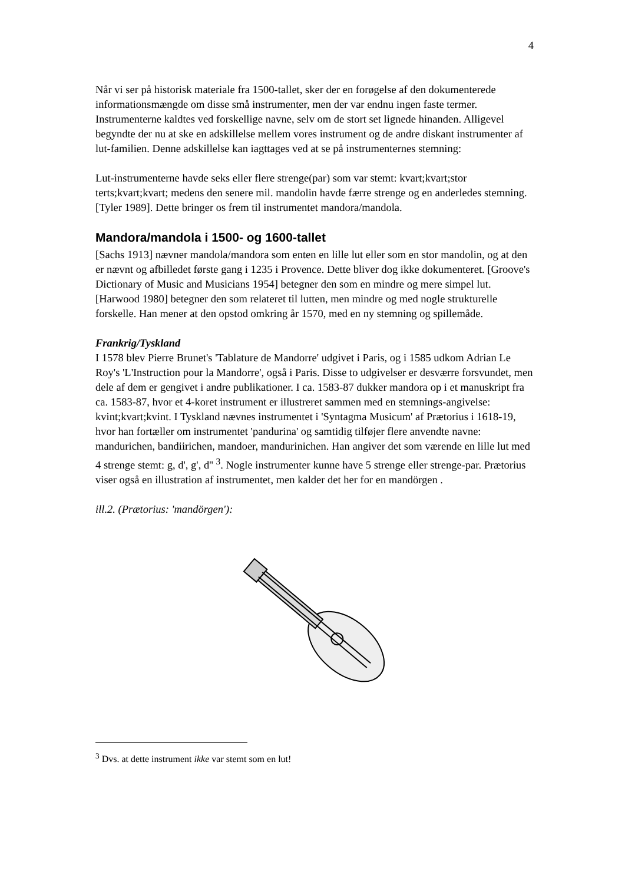4
Når vi ser på historisk materiale fra 1500-tallet, sker der en forøgelse af den dokumenterede informationsmængde om disse små instrumenter, men der var endnu ingen faste termer. Instrumenterne kaldtes ved forskellige navne, selv om de stort set lignede hinanden. Alligevel begyndte der nu at ske en adskillelse mellem vores instrument og de andre diskant instrumenter af lut-familien. Denne adskillelse kan iagttages ved at se på instrumenternes stemning:
Lut-instrumenterne havde seks eller flere strenge(par) som var stemt: kvart;kvart;stor terts;kvart;kvart; medens den senere mil. mandolin havde færre strenge og en anderledes stemning. [Tyler 1989]. Dette bringer os frem til instrumentet mandora/mandola.
Mandora/mandola i 1500- og 1600-tallet
[Sachs 1913] nævner mandola/mandora som enten en lille lut eller som en stor mandolin, og at den er nævnt og afbilledet første gang i 1235 i Provence. Dette bliver dog ikke dokumenteret. [Groove's Dictionary of Music and Musicians 1954] betegner den som en mindre og mere simpel lut. [Harwood 1980] betegner den som relateret til lutten, men mindre og med nogle strukturelle forskelle. Han mener at den opstod omkring år 1570, med en ny stemning og spillemåde.
Frankrig/Tyskland
I 1578 blev Pierre Brunet's 'Tablature de Mandorre' udgivet i Paris, og i 1585 udkom Adrian Le Roy's 'L'Instruction pour la Mandorre', også i Paris. Disse to udgivelser er desværre forsvundet, men dele af dem er gengivet i andre publikationer. I ca. 1583-87 dukker mandora op i et manuskript fra ca. 1583-87, hvor et 4-koret instrument er illustreret sammen med en stemnings-angivelse: kvint;kvart;kvint. I Tyskland nævnes instrumentet i 'Syntagma Musicum' af Prætorius i 1618-19, hvor han fortæller om instrumentet 'pandurina' og samtidig tilføjer flere anvendte navne: mandurichen, bandiirichen, mandoer, mandurinichen. Han angiver det som værende en lille lut med 4 strenge stemt: g, d', g', d'' <sup>3</sup>. Nogle instrumenter kunne have 5 strenge eller strenge-par. Prætorius viser også en illustration af instrumentet, men kalder det her for en mandörgen .
ill.2. (Prætorius: 'mandörgen'):
<sup>3</sup> Dvs. at dette instrument ikke var stemt som en lut!